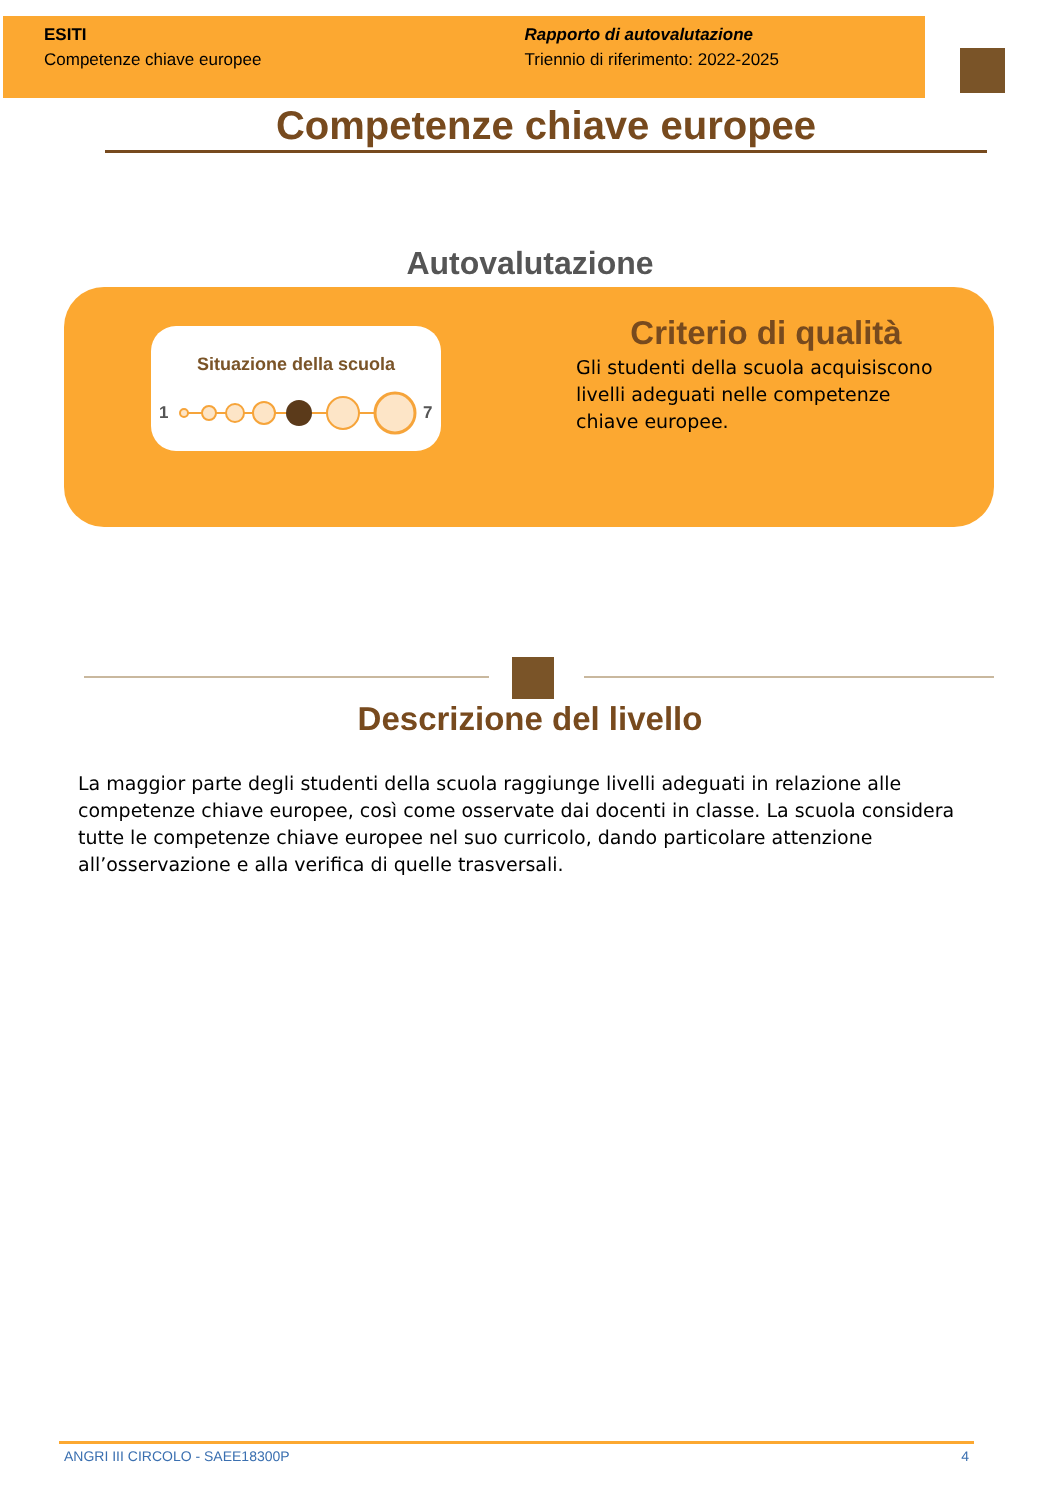ESITI
Competenze chiave europee
Rapporto di autovalutazione
Triennio di riferimento: 2022-2025
Competenze chiave europee
Autovalutazione
Situazione della scuola
1
7
Criterio di qualità
Gli studenti della scuola acquisiscono livelli adeguati nelle competenze chiave europee.
Descrizione del livello
La maggior parte degli studenti della scuola raggiunge livelli adeguati in relazione alle competenze chiave europee, così come osservate dai docenti in classe. La scuola considera tutte le competenze chiave europee nel suo curricolo, dando particolare attenzione all’osservazione e alla verifica di quelle trasversali.
ANGRI III CIRCOLO - SAEE18300P 4